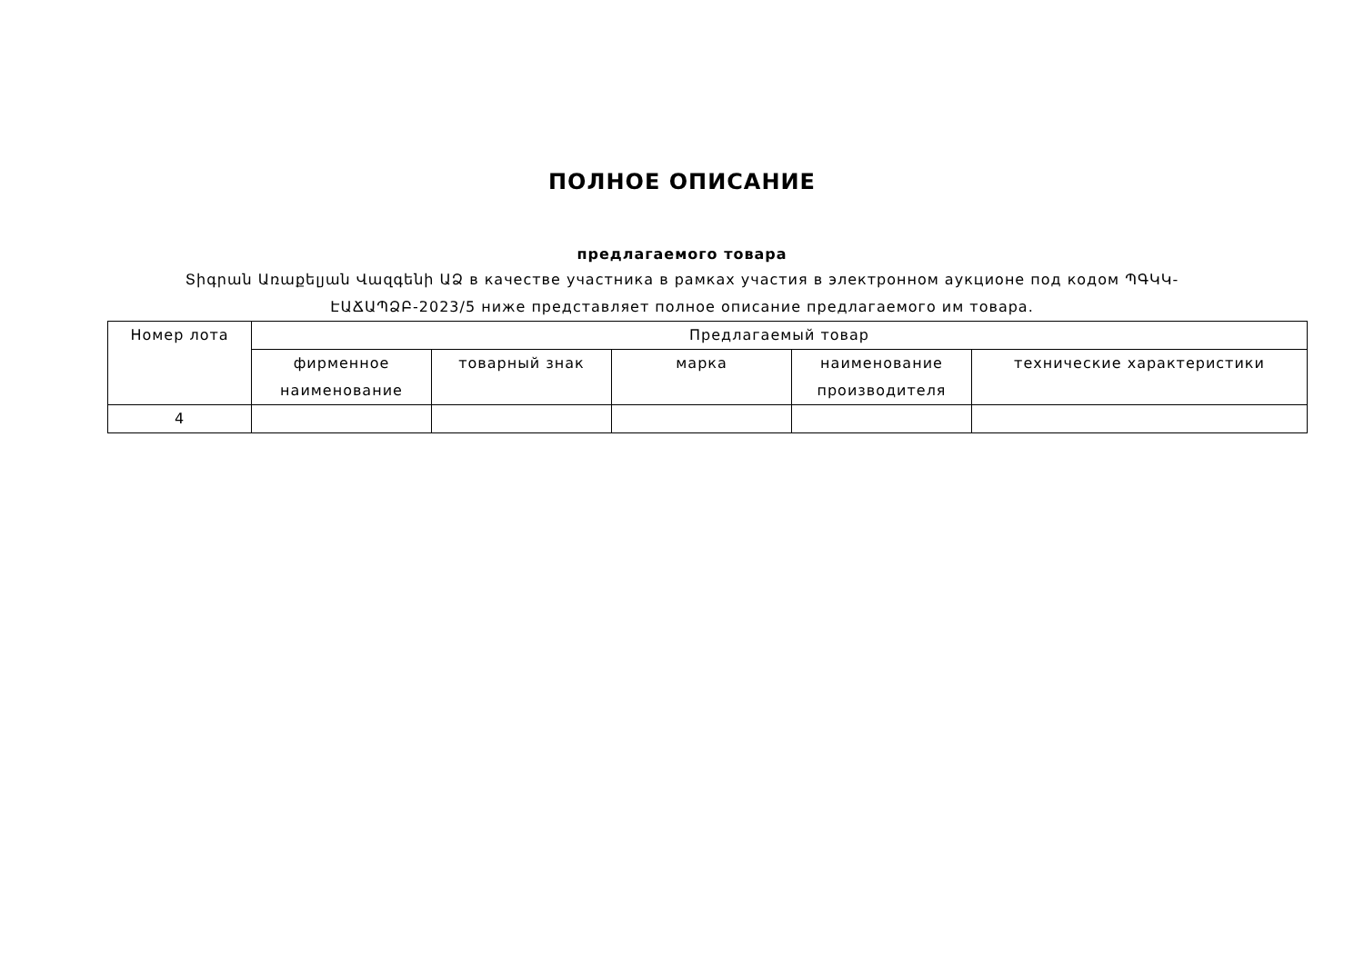ПОЛНОЕ ОПИСАНИЕ
предлагаемого товара
Տիգրան Առաքելյան Վազգենի ԱՁ в качестве участника в рамках участия в электронном аукционе под кодом ՊԳԿԿ-ԷԱՃԱՊՁԲ-2023/5 ниже представляет полное описание предлагаемого им товара.
| Номер лота | Предлагаемый товар | | | | |
| --- | --- | --- | --- | --- | --- |
| | фирменное наименование | товарный знак | марка | наименование производителя | технические характеристики |
| 4 | | | | | |